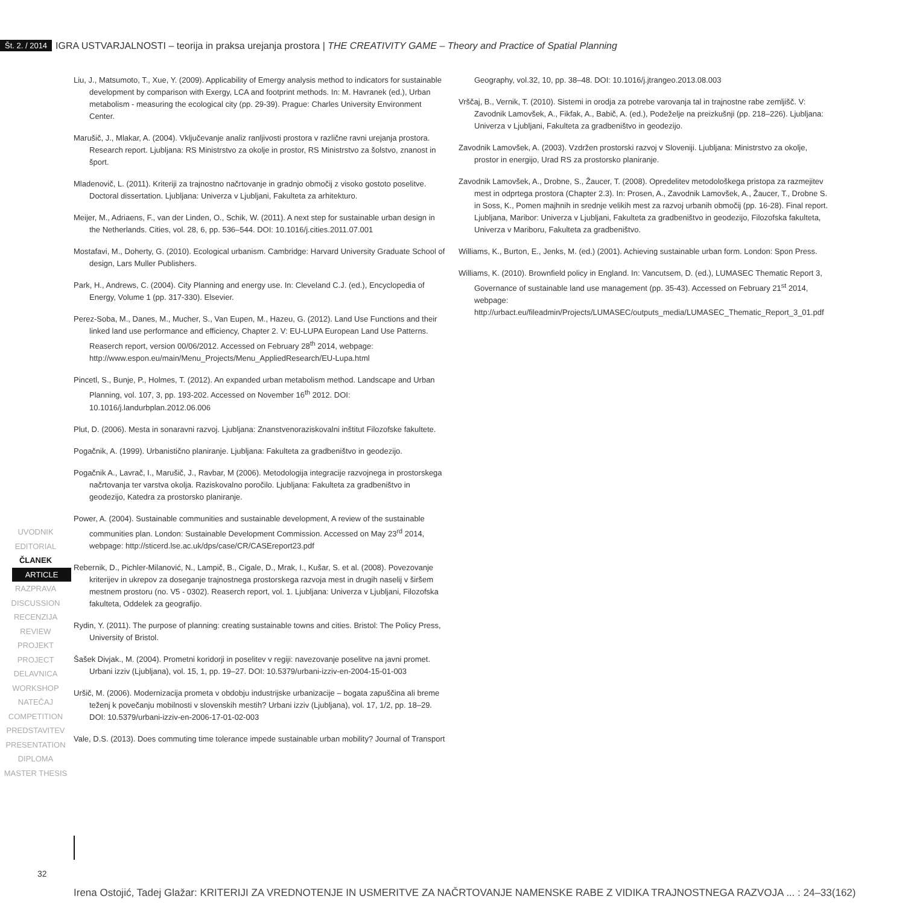Št. 2. / 2014 IGRA USTVARJALNOSTI – teorija in praksa urejanja prostora | THE CREATIVITY GAME – Theory and Practice of Spatial Planning
Liu, J., Matsumoto, T., Xue, Y. (2009). Applicability of Emergy analysis method to indicators for sustainable development by comparison with Exergy, LCA and footprint methods. In: M. Havranek (ed.), Urban metabolism - measuring the ecological city (pp. 29-39). Prague: Charles University Environment Center.
Marušič, J., Mlakar, A. (2004). Vključevanje analiz ranljivosti prostora v različne ravni urejanja prostora. Research report. Ljubljana: RS Ministrstvo za okolje in prostor, RS Ministrstvo za šolstvo, znanost in šport.
Mladenovič, L. (2011). Kriteriji za trajnostno načrtovanje in gradnjo območij z visoko gostoto poselitve. Doctoral dissertation. Ljubljana: Univerza v Ljubljani, Fakulteta za arhitekturo.
Meijer, M., Adriaens, F., van der Linden, O., Schik, W. (2011). A next step for sustainable urban design in the Netherlands. Cities, vol. 28, 6, pp. 536–544. DOI: 10.1016/j.cities.2011.07.001
Mostafavi, M., Doherty, G. (2010). Ecological urbanism. Cambridge: Harvard University Graduate School of design, Lars Muller Publishers.
Park, H., Andrews, C. (2004). City Planning and energy use. In: Cleveland C.J. (ed.), Encyclopedia of Energy, Volume 1 (pp. 317-330). Elsevier.
Perez-Soba, M., Danes, M., Mucher, S., Van Eupen, M., Hazeu, G. (2012). Land Use Functions and their linked land use performance and efficiency, Chapter 2. V: EU-LUPA European Land Use Patterns. Reaserch report, version 00/06/2012. Accessed on February 28<sup>th</sup> 2014, webpage: http://www.espon.eu/main/Menu_Projects/Menu_AppliedResearch/EU-Lupa.html
Pincetl, S., Bunje, P., Holmes, T. (2012). An expanded urban metabolism method. Landscape and Urban Planning, vol. 107, 3, pp. 193-202. Accessed on November 16<sup>th</sup> 2012. DOI: 10.1016/j.landurbplan.2012.06.006
Plut, D. (2006). Mesta in sonaravni razvoj. Ljubljana: Znanstvenoraziskovalni inštitut Filozofske fakultete.
Pogačnik, A. (1999). Urbanistično planiranje. Ljubljana: Fakulteta za gradbeništvo in geodezijo.
Pogačnik A., Lavrač, I., Marušič, J., Ravbar, M (2006). Metodologija integracije razvojnega in prostorskega načrtovanja ter varstva okolja. Raziskovalno poročilo. Ljubljana: Fakulteta za gradbeništvo in geodezijo, Katedra za prostorsko planiranje.
Power, A. (2004). Sustainable communities and sustainable development, A review of the sustainable communities plan. London: Sustainable Development Commission. Accessed on May 23<sup>rd</sup> 2014, webpage: http://sticerd.lse.ac.uk/dps/case/CR/CASEreport23.pdf
Rebernik, D., Pichler-Milanović, N., Lampič, B., Cigale, D., Mrak, I., Kušar, S. et al. (2008). Povezovanje kriterijev in ukrepov za doseganje trajnostnega prostorskega razvoja mest in drugih naselij v širšem mestnem prostoru (no. V5 - 0302). Reaserch report, vol. 1. Ljubljana: Univerza v Ljubljani, Filozofska fakulteta, Oddelek za geografijo.
Rydin, Y. (2011). The purpose of planning: creating sustainable towns and cities. Bristol: The Policy Press, University of Bristol.
Šašek Divjak., M. (2004). Prometni koridorji in poselitev v regiji: navezovanje poselitve na javni promet. Urbani izziv (Ljubljana), vol. 15, 1, pp. 19–27. DOI: 10.5379/urbani-izziv-en-2004-15-01-003
Uršič, M. (2006). Modernizacija prometa v obdobju industrijske urbanizacije – bogata zapuščina ali breme teženj k povečanju mobilnosti v slovenskih mestih? Urbani izziv (Ljubljana), vol. 17, 1/2, pp. 18–29. DOI: 10.5379/urbani-izziv-en-2006-17-01-02-003
Vale, D.S. (2013). Does commuting time tolerance impede sustainable urban mobility? Journal of Transport
Geography, vol.32, 10, pp. 38–48. DOI: 10.1016/j.jtrangeo.2013.08.003
Vrščaj, B., Vernik, T. (2010). Sistemi in orodja za potrebe varovanja tal in trajnostne rabe zemljišč. V: Zavodnik Lamovšek, A., Fikfak, A., Babič, A. (ed.), Podeželje na preizkušnji (pp. 218–226). Ljubljana: Univerza v Ljubljani, Fakulteta za gradbeništvo in geodezijo.
Zavodnik Lamovšek, A. (2003). Vzdržen prostorski razvoj v Sloveniji. Ljubljana: Ministrstvo za okolje, prostor in energijo, Urad RS za prostorsko planiranje.
Zavodnik Lamovšek, A., Drobne, S., Žaucer, T. (2008). Opredelitev metodološkega pristopa za razmejitev mest in odprtega prostora (Chapter 2.3). In: Prosen, A., Zavodnik Lamovšek, A., Žaucer, T., Drobne S. in Soss, K., Pomen majhnih in srednje velikih mest za razvoj urbanih območij (pp. 16-28). Final report. Ljubljana, Maribor: Univerza v Ljubljani, Fakulteta za gradbeništvo in geodezijo, Filozofska fakulteta, Univerza v Mariboru, Fakulteta za gradbeništvo.
Williams, K., Burton, E., Jenks, M. (ed.) (2001). Achieving sustainable urban form. London: Spon Press.
Williams, K. (2010). Brownfield policy in England. In: Vancutsem, D. (ed.), LUMASEC Thematic Report 3, Governance of sustainable land use management (pp. 35-43). Accessed on February 21<sup>st</sup> 2014, webpage: http://urbact.eu/fileadmin/Projects/LUMASEC/outputs_media/LUMASEC_Thematic_Report_3_01.pdf
UVODNIK
EDITORIAL
ČLANEK
ARTICLE
RAZPRAVA
DISCUSSION
RECENZIJA
REVIEW
PROJEKT
PROJECT
DELAVNICA
WORKSHOP
NATEČAJ
COMPETITION
PREDSTAVITEV
PRESENTATION
DIPLOMA
MASTER THESIS
32
Irena Ostojić, Tadej Glažar: KRITERIJI ZA VREDNOTENJE IN USMERITVE ZA NAČRTOVANJE NAMENSKE RABE Z VIDIKA TRAJNOSTNEGA RAZVOJA ... : 24–33(162)